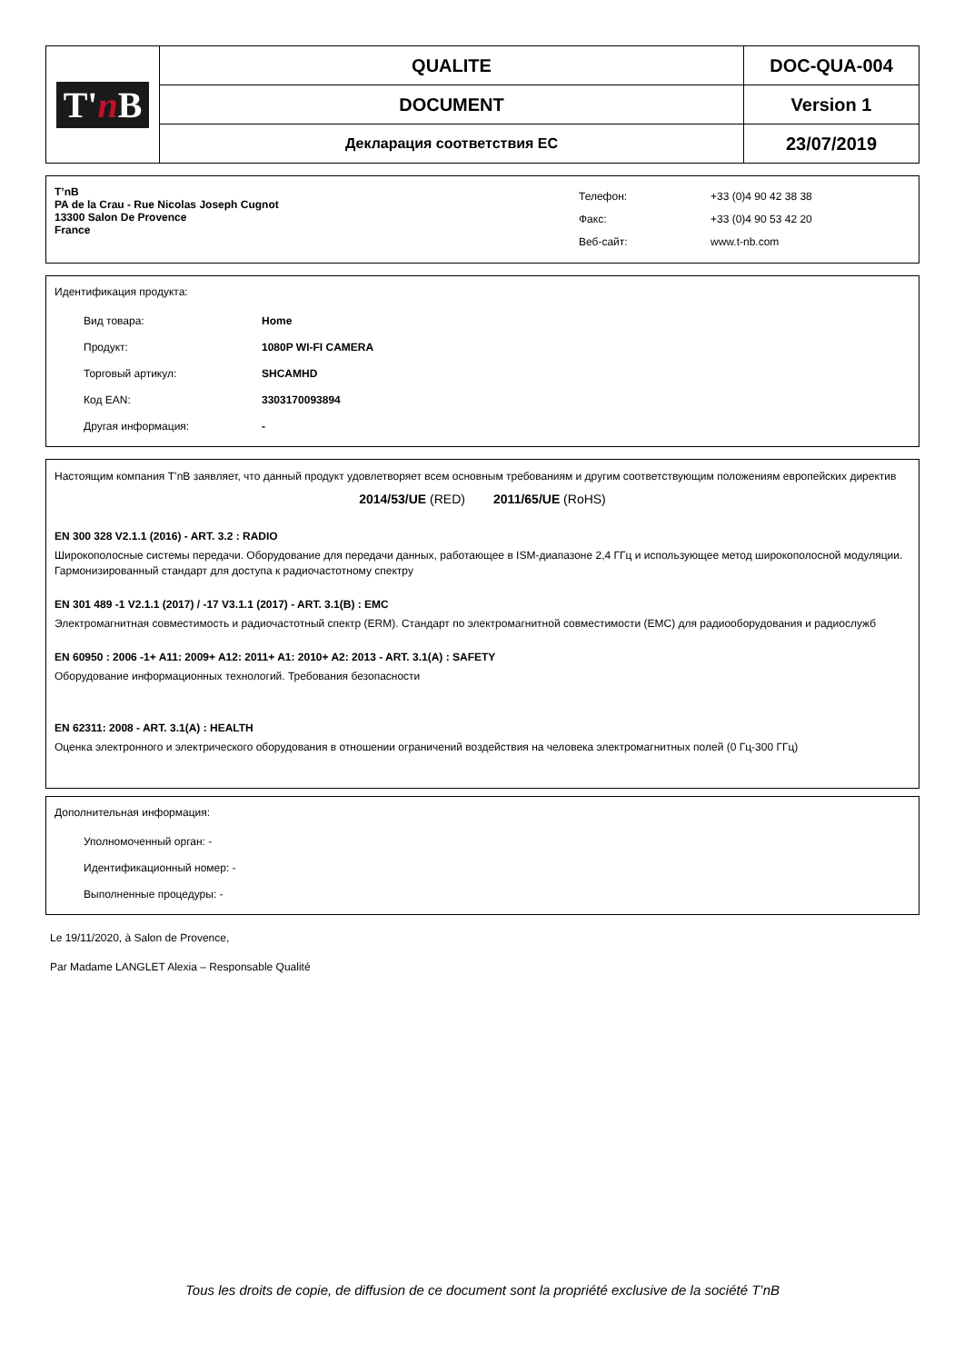| T' n B | QUALITE | DOC-QUA-004 |
| | DOCUMENT | Version 1 |
| | Декларация соответствия ЕС | 23/07/2019 |
T’nB
PA de la Crau - Rue Nicolas Joseph Cugnot
13300 Salon De Provence
France
Телефон:
Факс:
Веб-сайт:
+33 (0)4 90 42 38 38
+33 (0)4 90 53 42 20
www.t-nb.com
Идентификация продукта:
Вид товара: Home
Продукт: 1080P WI-FI CAMERA
Торговый артикул: SHCAMHD
Код EAN: 3303170093894
Другая информация: -
Настоящим компания T’nB заявляет, что данный продукт удовлетворяет всем основным требованиям и другим соответствующим положениям европейских директив
2014/53/UE (RED) 2011/65/UE (RoHS)
EN 300 328 V2.1.1 (2016) - ART. 3.2 : RADIO
Широкополосные системы передачи. Оборудование для передачи данных, работающее в ISM-диапазоне 2,4 ГГц и использующее метод широкополосной модуляции. Гармонизированный стандарт для доступа к радиочастотному спектру
EN 301 489 -1 V2.1.1 (2017) / -17 V3.1.1 (2017) - ART. 3.1(B) : EMC
Электромагнитная совместимость и радиочастотный спектр (ERM). Стандарт по электромагнитной совместимости (EMC) для радиооборудования и радиослужб
EN 60950 : 2006 -1+ A11: 2009+ A12: 2011+ A1: 2010+ A2: 2013 - ART. 3.1(A) : SAFETY
Оборудование информационных технологий. Требования безопасности
EN 62311: 2008 - ART. 3.1(A) : HEALTH
Оценка электронного и электрического оборудования в отношении ограничений воздействия на человека электромагнитных полей (0 Гц-300 ГГц)
Дополнительная информация:
Уполномоченный орган: -
Идентификационный номер: -
Выполненные процедуры: -
Le 19/11/2020, à Salon de Provence,
Par Madame LANGLET Alexia – Responsable Qualité
Tous les droits de copie, de diffusion de ce document sont la propriété exclusive de la société T’nB